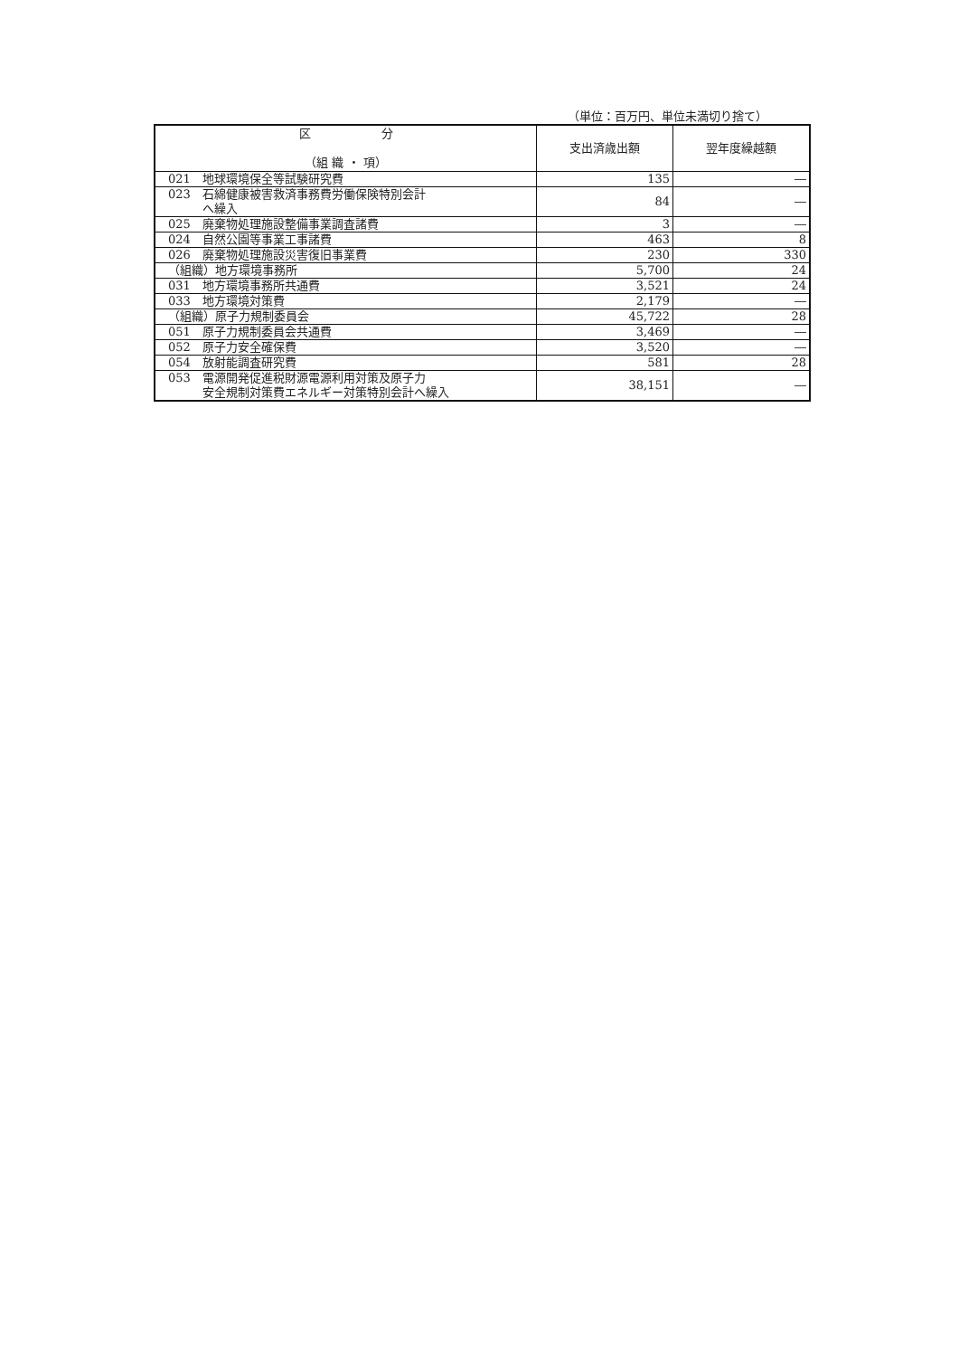（単位：百万円、単位未満切り捨て）
| 区 分 （組 織 ・ 項） | 支出済歳出額 | 翌年度繰越額 |
| --- | --- | --- |
| 021 地球環境保全等試験研究費 | 135 | ― |
| 023 石綿健康被害救済事務費労働保険特別会計 へ繰入 | 84 | ― |
| 025 廃棄物処理施設整備事業調査諸費 | 3 | ― |
| 024 自然公園等事業工事諸費 | 463 | 8 |
| 026 廃棄物処理施設災害復旧事業費 | 230 | 330 |
| （組織）地方環境事務所 | 5,700 | 24 |
| 031 地方環境事務所共通費 | 3,521 | 24 |
| 033 地方環境対策費 | 2,179 | ― |
| （組織）原子力規制委員会 | 45,722 | 28 |
| 051 原子力規制委員会共通費 | 3,469 | ― |
| 052 原子力安全確保費 | 3,520 | ― |
| 054 放射能調査研究費 | 581 | 28 |
| 053 電源開発促進税財源電源利用対策及原子力 安全規制対策費エネルギー対策特別会計へ繰入 | 38,151 | ― |